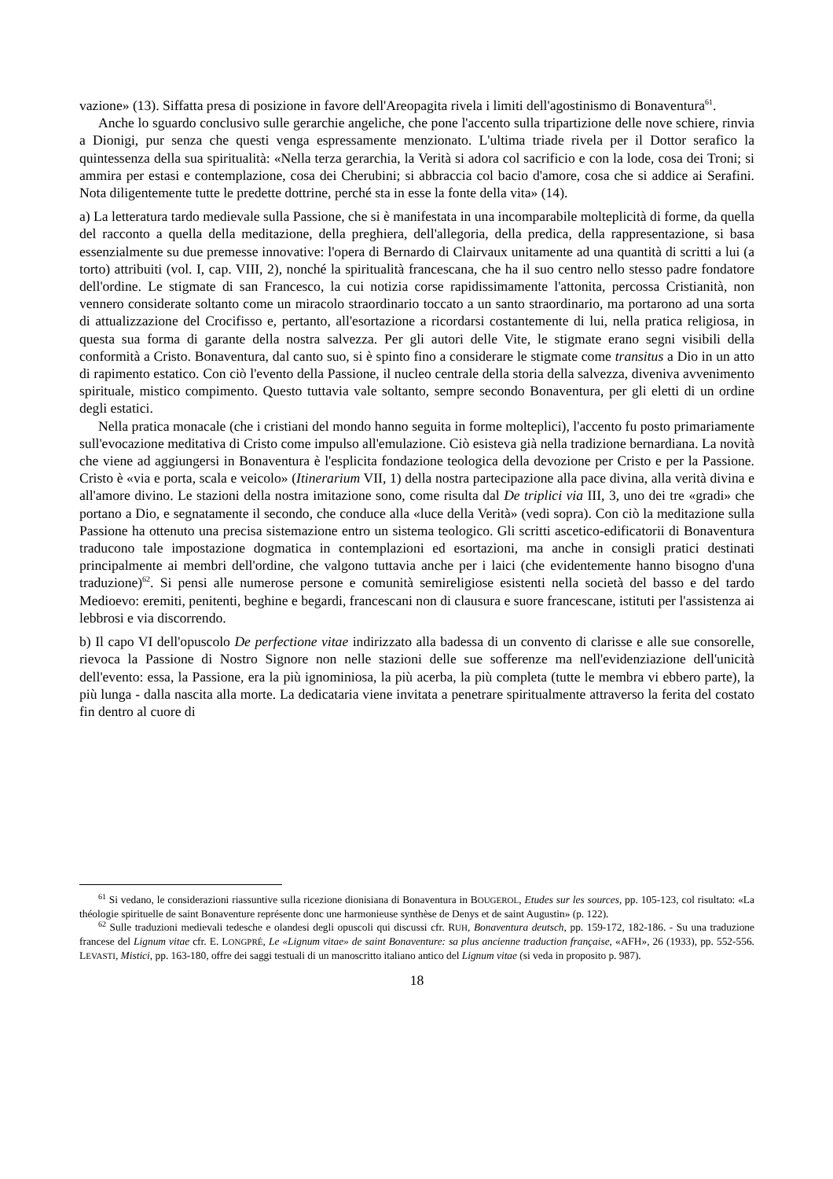vazione» (13). Siffatta presa di posizione in favore dell'Areopagita rivela i limiti dell'agostinismo di Bonaventura<sup>61</sup>.
Anche lo sguardo conclusivo sulle gerarchie angeliche, che pone l'accento sulla tripartizione delle nove schiere, rinvia a Dionigi, pur senza che questi venga espressamente menzionato. L'ultima triade rivela per il Dottor serafico la quintessenza della sua spiritualità: «Nella terza gerarchia, la Verità si adora col sacrificio e con la lode, cosa dei Troni; si ammira per estasi e contemplazione, cosa dei Cherubini; si abbraccia col bacio d'amore, cosa che si addice ai Serafini. Nota diligentemente tutte le predette dottrine, perché sta in esse la fonte della vita» (14).
a) La letteratura tardo medievale sulla Passione, che si è manifestata in una incomparabile molteplicità di forme, da quella del racconto a quella della meditazione, della preghiera, dell'allegoria, della predica, della rappresentazione, si basa essenzialmente su due premesse innovative: l'opera di Bernardo di Clairvaux unitamente ad una quantità di scritti a lui (a torto) attribuiti (vol. I, cap. VIII, 2), nonché la spiritualità francescana, che ha il suo centro nello stesso padre fondatore dell'ordine. Le stigmate di san Francesco, la cui notizia corse rapidissimamente l'attonita, percossa Cristianità, non vennero considerate soltanto come un miracolo straordinario toccato a un santo straordinario, ma portarono ad una sorta di attualizzazione del Crocifisso e, pertanto, all'esortazione a ricordarsi costantemente di lui, nella pratica religiosa, in questa sua forma di garante della nostra salvezza. Per gli autori delle Vite, le stigmate erano segni visibili della conformità a Cristo. Bonaventura, dal canto suo, si è spinto fino a considerare le stigmate come transitus a Dio in un atto di rapimento estatico. Con ciò l'evento della Passione, il nucleo centrale della storia della salvezza, diveniva avvenimento spirituale, mistico compimento. Questo tuttavia vale soltanto, sempre secondo Bonaventura, per gli eletti di un ordine degli estatici.
Nella pratica monacale (che i cristiani del mondo hanno seguita in forme molteplici), l'accento fu posto primariamente sull'evocazione meditativa di Cristo come impulso all'emulazione. Ciò esisteva già nella tradizione bernardiana. La novità che viene ad aggiungersi in Bonaventura è l'esplicita fondazione teologica della devozione per Cristo e per la Passione. Cristo è «via e porta, scala e veicolo» (Itinerarium VII, 1) della nostra partecipazione alla pace divina, alla verità divina e all'amore divino. Le stazioni della nostra imitazione sono, come risulta dal De triplici via III, 3, uno dei tre «gradi» che portano a Dio, e segnatamente il secondo, che conduce alla «luce della Verità» (vedi sopra). Con ciò la meditazione sulla Passione ha ottenuto una precisa sistemazione entro un sistema teologico. Gli scritti ascetico-edificatorii di Bonaventura traducono tale impostazione dogmatica in contemplazioni ed esortazioni, ma anche in consigli pratici destinati principalmente ai membri dell'ordine, che valgono tuttavia anche per i laici (che evidentemente hanno bisogno d'una traduzione)<sup>62</sup>. Si pensi alle numerose persone e comunità semireligiose esistenti nella società del basso e del tardo Medioevo: eremiti, penitenti, beghine e begardi, francescani non di clausura e suore francescane, istituti per l'assistenza ai lebbrosi e via discorrendo.
b) Il capo VI dell'opuscolo De perfectione vitae indirizzato alla badessa di un convento di clarisse e alle sue consorelle, rievoca la Passione di Nostro Signore non nelle stazioni delle sue sofferenze ma nell'evidenziazione dell'unicità dell'evento: essa, la Passione, era la più ignominiosa, la più acerba, la più completa (tutte le membra vi ebbero parte), la più lunga - dalla nascita alla morte. La dedicataria viene invitata a penetrare spiritualmente attraverso la ferita del costato fin dentro al cuore di
<sup>61</sup> Si vedano, le considerazioni riassuntive sulla ricezione dionisiana di Bonaventura in BOUGEROL, Etudes sur les sources, pp. 105-123, col risultato: «La théologie spirituelle de saint Bonaventure représente donc une harmonieuse synthèse de Denys et de saint Augustin» (p. 122).
<sup>62</sup> Sulle traduzioni medievali tedesche e olandesi degli opuscoli qui discussi cfr. RUH, Bonaventura deutsch, pp. 159-172, 182-186. - Su una traduzione francese del Lignum vitae cfr. E. LONGPRÉ, Le «Lignum vitae» de saint Bonaventure: sa plus ancienne traduction française, «AFH», 26 (1933), pp. 552-556. LEVASTI, Mistici, pp. 163-180, offre dei saggi testuali di un manoscritto italiano antico del Lignum vitae (si veda in proposito p. 987).
18